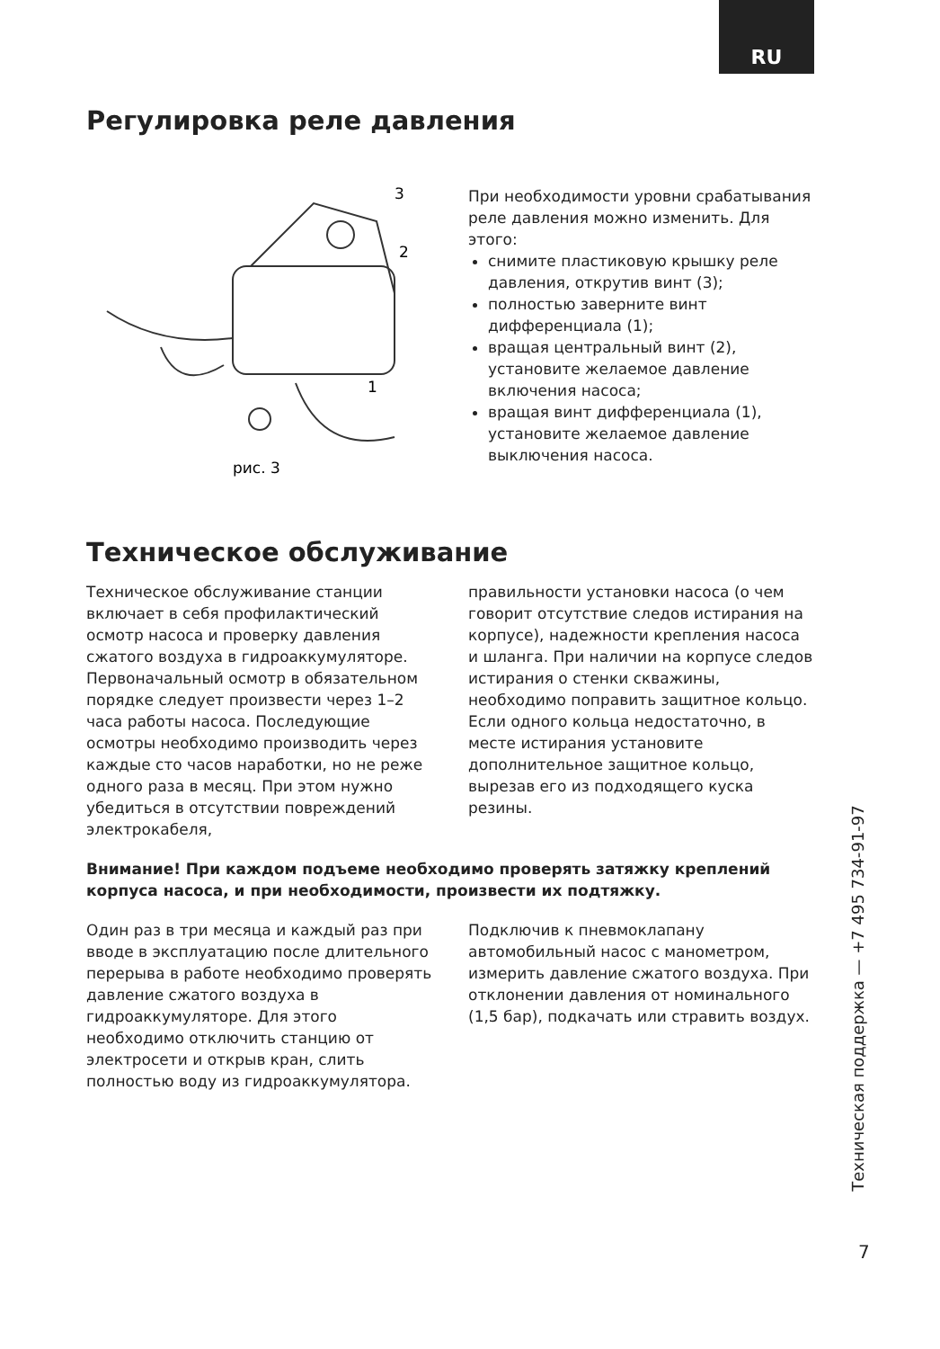RU
Регулировка реле давления
3
2
1
рис. 3
При необходимости уровни срабатывания реле давления можно изменить. Для этого:
снимите пластиковую крышку реле давления, открутив винт (3);
полностью заверните винт дифференциала (1);
вращая центральный винт (2), установите желаемое давление включения насоса;
вращая винт дифференциала (1), установите желаемое давление выключения насоса.
Техническое обслуживание
Техническое обслуживание станции включает в себя профилактический осмотр насоса и проверку давления сжатого воздуха в гидроаккумуляторе. Первоначальный осмотр в обязательном порядке следует произвести через 1–2 часа работы насоса. Последующие осмотры необходимо производить через каждые сто часов наработки, но не реже одного раза в месяц. При этом нужно убедиться в отсутствии повреждений электрокабеля,
правильности установки насоса (о чем говорит отсутствие следов истирания на корпусе), надежности крепления насоса и шланга. При наличии на корпусе следов истирания о стенки скважины, необходимо поправить защитное кольцо. Если одного кольца недостаточно, в месте истирания установите дополнительное защитное кольцо, вырезав его из подходящего куска резины.
Внимание! При каждом подъеме необходимо проверять затяжку креплений корпуса насоса, и при необходимости, произвести их подтяжку.
Один раз в три месяца и каждый раз при вводе в эксплуатацию после длительного перерыва в работе необходимо проверять давление сжатого воздуха в гидроаккумуляторе. Для этого необходимо отключить станцию от электросети и открыв кран, слить полностью воду из гидроаккумулятора.
Подключив к пневмоклапану автомобильный насос с манометром, измерить давление сжатого воздуха. При отклонении давления от номинального (1,5 бар), подкачать или стравить воздух.
Техническая поддержка — +7 495 734-91-97
7